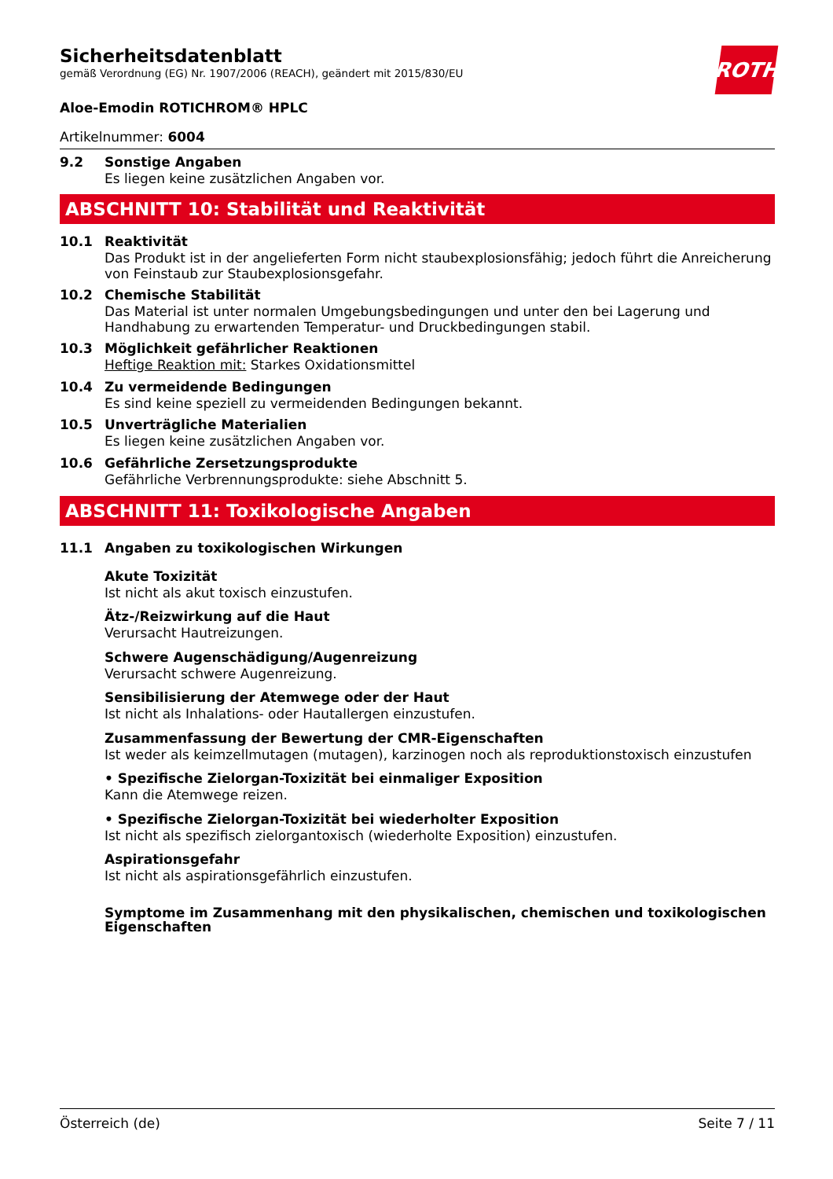ROTH
Sicherheitsdatenblatt
gemäß Verordnung (EG) Nr. 1907/2006 (REACH), geändert mit 2015/830/EU
Aloe-Emodin ROTICHROM® HPLC
Artikelnummer: 6004
9.2 Sonstige Angaben
Es liegen keine zusätzlichen Angaben vor.
ABSCHNITT 10: Stabilität und Reaktivität
10.1 Reaktivität
Das Produkt ist in der angelieferten Form nicht staubexplosionsfähig; jedoch führt die Anreicherung von Feinstaub zur Staubexplosionsgefahr.
10.2 Chemische Stabilität
Das Material ist unter normalen Umgebungsbedingungen und unter den bei Lagerung und Handhabung zu erwartenden Temperatur- und Druckbedingungen stabil.
10.3 Möglichkeit gefährlicher Reaktionen
Heftige Reaktion mit: Starkes Oxidationsmittel
10.4 Zu vermeidende Bedingungen
Es sind keine speziell zu vermeidenden Bedingungen bekannt.
10.5 Unverträgliche Materialien
Es liegen keine zusätzlichen Angaben vor.
10.6 Gefährliche Zersetzungsprodukte
Gefährliche Verbrennungsprodukte: siehe Abschnitt 5.
ABSCHNITT 11: Toxikologische Angaben
11.1 Angaben zu toxikologischen Wirkungen
Akute Toxizität
Ist nicht als akut toxisch einzustufen.
Ätz-/Reizwirkung auf die Haut
Verursacht Hautreizungen.
Schwere Augenschädigung/Augenreizung
Verursacht schwere Augenreizung.
Sensibilisierung der Atemwege oder der Haut
Ist nicht als Inhalations- oder Hautallergen einzustufen.
Zusammenfassung der Bewertung der CMR-Eigenschaften
Ist weder als keimzellmutagen (mutagen), karzinogen noch als reproduktionstoxisch einzustufen
• Spezifische Zielorgan-Toxizität bei einmaliger Exposition
Kann die Atemwege reizen.
• Spezifische Zielorgan-Toxizität bei wiederholter Exposition
Ist nicht als spezifisch zielorgantoxisch (wiederholte Exposition) einzustufen.
Aspirationsgefahr
Ist nicht als aspirationsgefährlich einzustufen.
Symptome im Zusammenhang mit den physikalischen, chemischen und toxikologischen Eigenschaften
Österreich (de) Seite 7 / 11